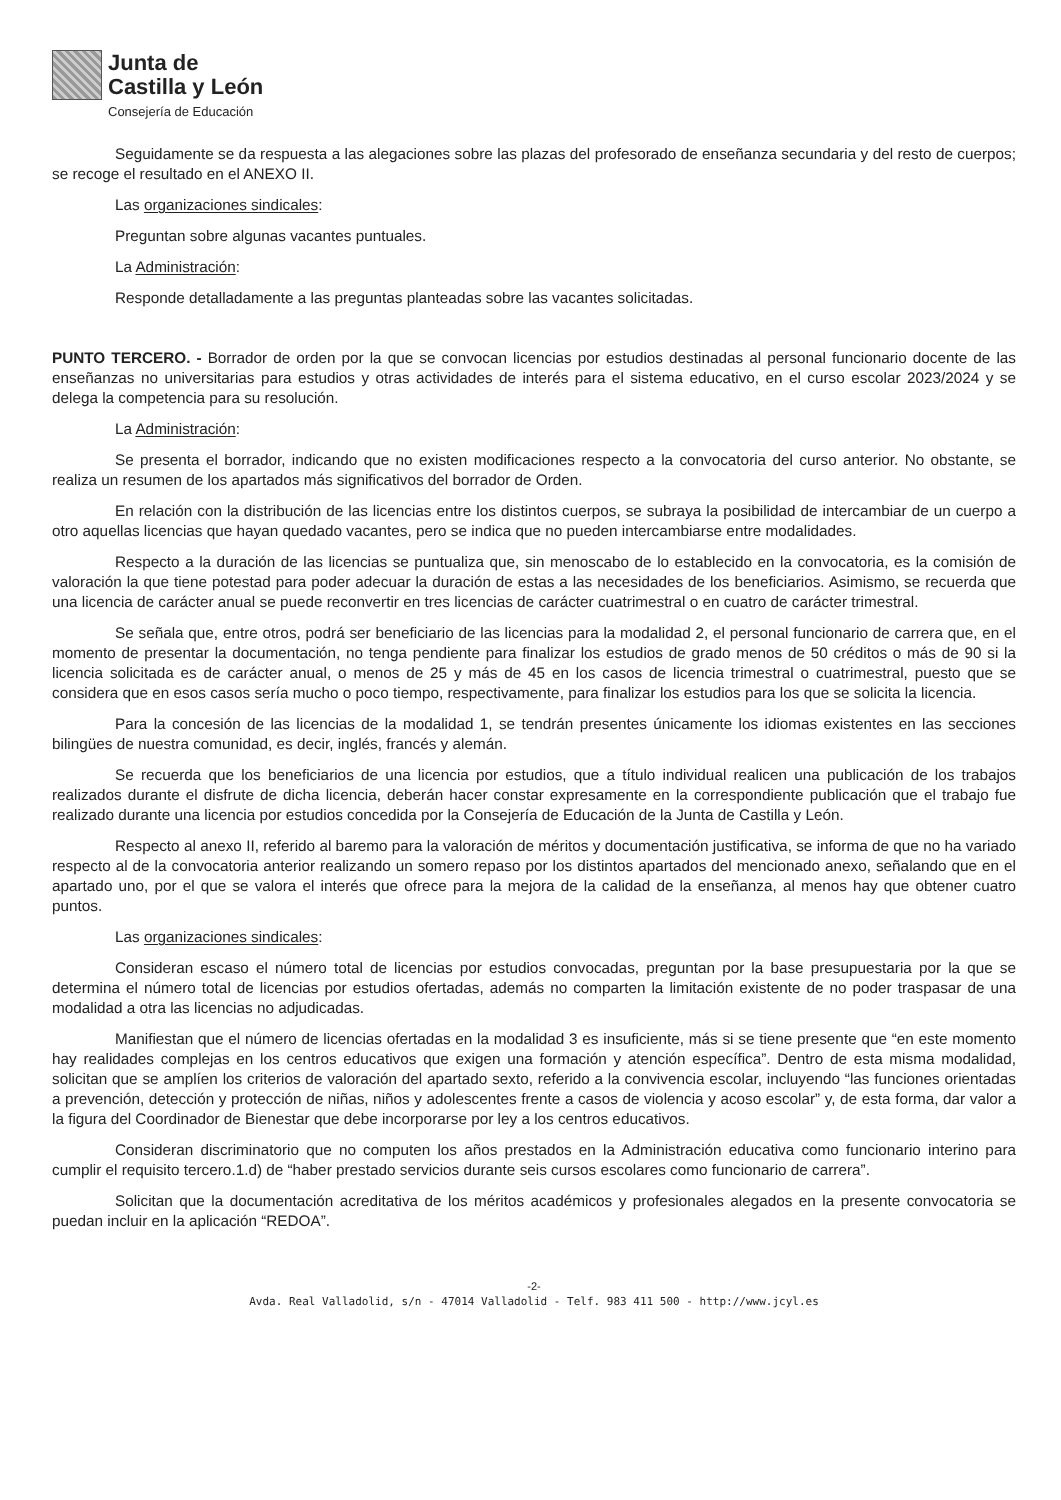Junta de
Castilla y León
Consejería de Educación
Seguidamente se da respuesta a las alegaciones sobre las plazas del profesorado de enseñanza secundaria y del resto de cuerpos; se recoge el resultado en el ANEXO II.
Las organizaciones sindicales:
Preguntan sobre algunas vacantes puntuales.
La Administración:
Responde detalladamente a las preguntas planteadas sobre las vacantes solicitadas.
PUNTO TERCERO. - Borrador de orden por la que se convocan licencias por estudios destinadas al personal funcionario docente de las enseñanzas no universitarias para estudios y otras actividades de interés para el sistema educativo, en el curso escolar 2023/2024 y se delega la competencia para su resolución.
La Administración:
Se presenta el borrador, indicando que no existen modificaciones respecto a la convocatoria del curso anterior. No obstante, se realiza un resumen de los apartados más significativos del borrador de Orden.
En relación con la distribución de las licencias entre los distintos cuerpos, se subraya la posibilidad de intercambiar de un cuerpo a otro aquellas licencias que hayan quedado vacantes, pero se indica que no pueden intercambiarse entre modalidades.
Respecto a la duración de las licencias se puntualiza que, sin menoscabo de lo establecido en la convocatoria, es la comisión de valoración la que tiene potestad para poder adecuar la duración de estas a las necesidades de los beneficiarios. Asimismo, se recuerda que una licencia de carácter anual se puede reconvertir en tres licencias de carácter cuatrimestral o en cuatro de carácter trimestral.
Se señala que, entre otros, podrá ser beneficiario de las licencias para la modalidad 2, el personal funcionario de carrera que, en el momento de presentar la documentación, no tenga pendiente para finalizar los estudios de grado menos de 50 créditos o más de 90 si la licencia solicitada es de carácter anual, o menos de 25 y más de 45 en los casos de licencia trimestral o cuatrimestral, puesto que se considera que en esos casos sería mucho o poco tiempo, respectivamente, para finalizar los estudios para los que se solicita la licencia.
Para la concesión de las licencias de la modalidad 1, se tendrán presentes únicamente los idiomas existentes en las secciones bilingües de nuestra comunidad, es decir, inglés, francés y alemán.
Se recuerda que los beneficiarios de una licencia por estudios, que a título individual realicen una publicación de los trabajos realizados durante el disfrute de dicha licencia, deberán hacer constar expresamente en la correspondiente publicación que el trabajo fue realizado durante una licencia por estudios concedida por la Consejería de Educación de la Junta de Castilla y León.
Respecto al anexo II, referido al baremo para la valoración de méritos y documentación justificativa, se informa de que no ha variado respecto al de la convocatoria anterior realizando un somero repaso por los distintos apartados del mencionado anexo, señalando que en el apartado uno, por el que se valora el interés que ofrece para la mejora de la calidad de la enseñanza, al menos hay que obtener cuatro puntos.
Las organizaciones sindicales:
Consideran escaso el número total de licencias por estudios convocadas, preguntan por la base presupuestaria por la que se determina el número total de licencias por estudios ofertadas, además no comparten la limitación existente de no poder traspasar de una modalidad a otra las licencias no adjudicadas.
Manifiestan que el número de licencias ofertadas en la modalidad 3 es insuficiente, más si se tiene presente que “en este momento hay realidades complejas en los centros educativos que exigen una formación y atención específica”. Dentro de esta misma modalidad, solicitan que se amplíen los criterios de valoración del apartado sexto, referido a la convivencia escolar, incluyendo “las funciones orientadas a prevención, detección y protección de niñas, niños y adolescentes frente a casos de violencia y acoso escolar” y, de esta forma, dar valor a la figura del Coordinador de Bienestar que debe incorporarse por ley a los centros educativos.
Consideran discriminatorio que no computen los años prestados en la Administración educativa como funcionario interino para cumplir el requisito tercero.1.d) de “haber prestado servicios durante seis cursos escolares como funcionario de carrera”.
Solicitan que la documentación acreditativa de los méritos académicos y profesionales alegados en la presente convocatoria se puedan incluir en la aplicación “REDOA”.
-2-
Avda. Real Valladolid, s/n - 47014 Valladolid - Telf. 983 411 500 - http://www.jcyl.es